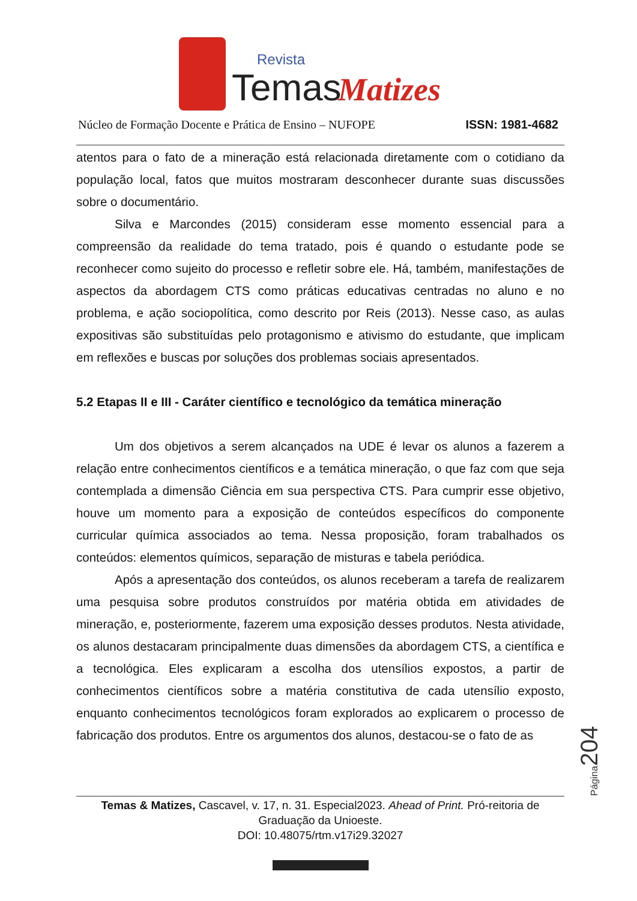Temas
Revista
Matizes
Núcleo de Formação Docente e Prática de Ensino – NUFOPE ISSN: 1981-4682
atentos para o fato de a mineração está relacionada diretamente com o cotidiano da população local, fatos que muitos mostraram desconhecer durante suas discussões sobre o documentário.
Silva e Marcondes (2015) consideram esse momento essencial para a compreensão da realidade do tema tratado, pois é quando o estudante pode se reconhecer como sujeito do processo e refletir sobre ele. Há, também, manifestações de aspectos da abordagem CTS como práticas educativas centradas no aluno e no problema, e ação sociopolítica, como descrito por Reis (2013). Nesse caso, as aulas expositivas são substituídas pelo protagonismo e ativismo do estudante, que implicam em reflexões e buscas por soluções dos problemas sociais apresentados.
5.2 Etapas II e III - Caráter científico e tecnológico da temática mineração
Um dos objetivos a serem alcançados na UDE é levar os alunos a fazerem a relação entre conhecimentos científicos e a temática mineração, o que faz com que seja contemplada a dimensão Ciência em sua perspectiva CTS. Para cumprir esse objetivo, houve um momento para a exposição de conteúdos específicos do componente curricular química associados ao tema. Nessa proposição, foram trabalhados os conteúdos: elementos químicos, separação de misturas e tabela periódica.
Após a apresentação dos conteúdos, os alunos receberam a tarefa de realizarem uma pesquisa sobre produtos construídos por matéria obtida em atividades de mineração, e, posteriormente, fazerem uma exposição desses produtos. Nesta atividade, os alunos destacaram principalmente duas dimensões da abordagem CTS, a científica e a tecnológica. Eles explicaram a escolha dos utensílios expostos, a partir de conhecimentos científicos sobre a matéria constitutiva de cada utensílio exposto, enquanto conhecimentos tecnológicos foram explorados ao explicarem o processo de fabricação dos produtos. Entre os argumentos dos alunos, destacou-se o fato de as
Temas & Matizes, Cascavel, v. 17, n. 31. Especial2023. Ahead of Print. Pró-reitoria de Graduação da Unioeste.
DOI: 10.48075/rtm.v17i29.32027
Página204